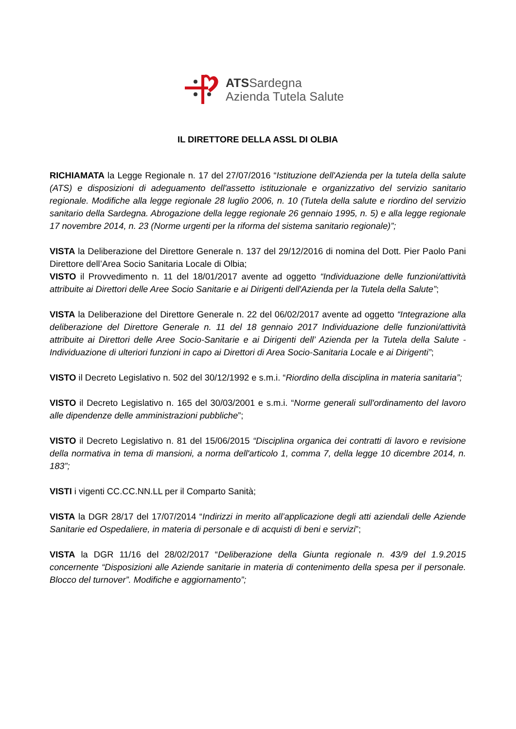ATSSardegna
Azienda Tutela Salute
IL DIRETTORE DELLA ASSL DI OLBIA
RICHIAMATA la Legge Regionale n. 17 del 27/07/2016 “Istituzione dell'Azienda per la tutela della salute (ATS) e disposizioni di adeguamento dell'assetto istituzionale e organizzativo del servizio sanitario regionale. Modifiche alla legge regionale 28 luglio 2006, n. 10 (Tutela della salute e riordino del servizio sanitario della Sardegna. Abrogazione della legge regionale 26 gennaio 1995, n. 5) e alla legge regionale 17 novembre 2014, n. 23 (Norme urgenti per la riforma del sistema sanitario regionale)”;
VISTA la Deliberazione del Direttore Generale n. 137 del 29/12/2016 di nomina del Dott. Pier Paolo Pani Direttore dell’Area Socio Sanitaria Locale di Olbia;
VISTO il Provvedimento n. 11 del 18/01/2017 avente ad oggetto “Individuazione delle funzioni/attività attribuite ai Direttori delle Aree Socio Sanitarie e ai Dirigenti dell'Azienda per la Tutela della Salute”;
VISTA la Deliberazione del Direttore Generale n. 22 del 06/02/2017 avente ad oggetto “Integrazione alla deliberazione del Direttore Generale n. 11 del 18 gennaio 2017 Individuazione delle funzioni/attività attribuite ai Direttori delle Aree Socio-Sanitarie e ai Dirigenti dell’ Azienda per la Tutela della Salute - Individuazione di ulteriori funzioni in capo ai Direttori di Area Socio-Sanitaria Locale e ai Dirigenti”;
VISTO il Decreto Legislativo n. 502 del 30/12/1992 e s.m.i. “Riordino della disciplina in materia sanitaria”;
VISTO il Decreto Legislativo n. 165 del 30/03/2001 e s.m.i. “Norme generali sull'ordinamento del lavoro alle dipendenze delle amministrazioni pubbliche”;
VISTO il Decreto Legislativo n. 81 del 15/06/2015 “Disciplina organica dei contratti di lavoro e revisione della normativa in tema di mansioni, a norma dell'articolo 1, comma 7, della legge 10 dicembre 2014, n. 183”;
VISTI i vigenti CC.CC.NN.LL per il Comparto Sanità;
VISTA la DGR 28/17 del 17/07/2014 “Indirizzi in merito all’applicazione degli atti aziendali delle Aziende Sanitarie ed Ospedaliere, in materia di personale e di acquisti di beni e servizi”;
VISTA la DGR 11/16 del 28/02/2017 “Deliberazione della Giunta regionale n. 43/9 del 1.9.2015 concernente “Disposizioni alle Aziende sanitarie in materia di contenimento della spesa per il personale. Blocco del turnover”. Modifiche e aggiornamento”;